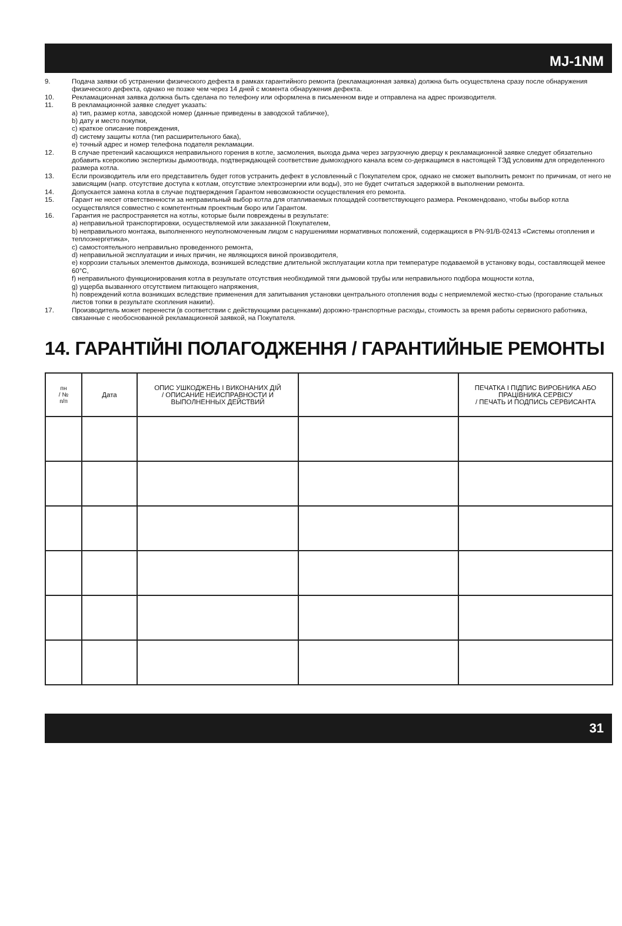MJ-1NM
9. Подача заявки об устранении физического дефекта в рамках гарантийного ремонта (рекламационная заявка) должна быть осуществлена сразу после обнаружения физического дефекта, однако не позже чем через 14 дней с момента обнаружения дефекта.
10. Рекламационная заявка должна быть сделана по телефону или оформлена в письменном виде и отправлена на адрес производителя.
11. В рекламационной заявке следует указать:
a) тип, размер котла, заводской номер (данные приведены в заводской табличке),
b) дату и место покупки,
c) краткое описание повреждения,
d) систему защиты котла (тип расширительного бака),
e) точный адрес и номер телефона подателя рекламации.
12. В случае претензий касающихся неправильного горения в котле, засмоления, выхода дыма через загрузочную дверцу к рекламационной заявке следует обязательно добавить ксерокопию экспертизы дымоотвода, подтверждающей соответствие дымоходного канала всем со-держащимся в настоящей ТЭД условиям для определенного размера котла.
13. Если производитель или его представитель будет готов устранить дефект в условленный с Покупателем срок, однако не сможет выполнить ремонт по причинам, от него не зависящим (напр. отсутствие доступа к котлам, отсутствие электроэнергии или воды), это не будет считаться задержкой в выполнении ремонта.
14. Допускается замена котла в случае подтверждения Гарантом невозможности осуществления его ремонта.
15. Гарант не несет ответственности за неправильный выбор котла для отапливаемых площадей соответствующего размера. Рекомендовано, чтобы выбор котла осуществлялся совместно с компетентным проектным бюро или Гарантом.
16. Гарантия не распространяется на котлы, которые были повреждены в результате:
a) неправильной транспортировки, осуществляемой или заказанной Покупателем,
b) неправильного монтажа, выполненного неуполномоченным лицом с нарушениями нормативных положений, содержащихся в PN-91/B-02413 «Системы отопления и теплоэнергетика»,
c) самостоятельного неправильно проведенного ремонта,
d) неправильной эксплуатации и иных причин, не являющихся виной производителя,
e) коррозии стальных элементов дымохода, возникшей вследствие длительной эксплуатации котла при температуре подаваемой в установку воды, составляющей менее 60°C,
f) неправильного функционирования котла в результате отсутствия необходимой тяги дымовой трубы или неправильного подбора мощности котла,
g) ущерба вызванного отсутствием питающего напряжения,
h) повреждений котла возникших вследствие применения для запитывания установки центрального отопления воды с неприемлемой жестко-стью (прогорание стальных листов топки в результате скопления накипи).
17. Производитель может перенести (в соответствии с действующими расценками) дорожно-транспортные расходы, стоимость за время работы сервисного работника, связанные с необоснованной рекламационной заявкой, на Покупателя.
14. ГАРАНТІЙНІ ПОЛАГОДЖЕННЯ / ГАРАНТИЙНЫЕ РЕМОНТЫ
| пн / № п/п | Дата | ОПИС УШКОДЖЕНЬ І ВИКОНАНИХ ДІЙ / ОПИСАНИЕ НЕИСПРАВНОСТИ И ВЫПОЛНЕННЫХ ДЕЙСТВИЙ | | ПЕЧАТКА І ПІДПИС ВИРОБНИКА АБО ПРАЦІВНИКА СЕРВІСУ / ПЕЧАТЬ И ПОДПИСЬ СЕРВИСАНТА |
| --- | --- | --- | --- | --- |
31